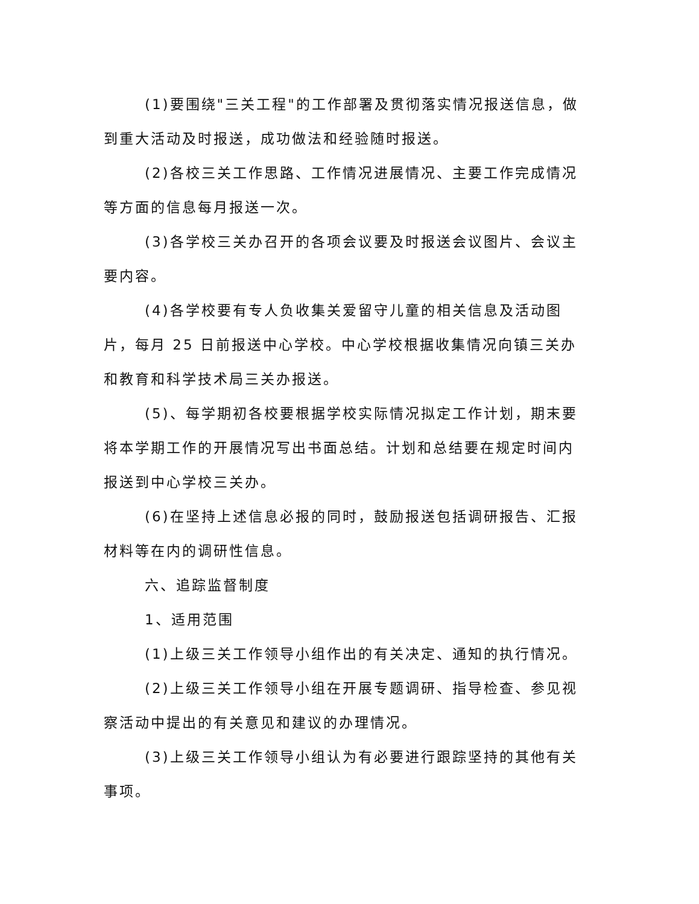(1)要围绕"三关工程"的工作部署及贯彻落实情况报送信息，做到重大活动及时报送，成功做法和经验随时报送。
(2)各校三关工作思路、工作情况进展情况、主要工作完成情况等方面的信息每月报送一次。
(3)各学校三关办召开的各项会议要及时报送会议图片、会议主要内容。
(4)各学校要有专人负收集关爱留守儿童的相关信息及活动图片，每月 25 日前报送中心学校。中心学校根据收集情况向镇三关办和教育和科学技术局三关办报送。
(5)、每学期初各校要根据学校实际情况拟定工作计划，期末要将本学期工作的开展情况写出书面总结。计划和总结要在规定时间内报送到中心学校三关办。
(6)在坚持上述信息必报的同时，鼓励报送包括调研报告、汇报材料等在内的调研性信息。
六、追踪监督制度
1、适用范围
(1)上级三关工作领导小组作出的有关决定、通知的执行情况。
(2)上级三关工作领导小组在开展专题调研、指导检查、参见视察活动中提出的有关意见和建议的办理情况。
(3)上级三关工作领导小组认为有必要进行跟踪坚持的其他有关事项。